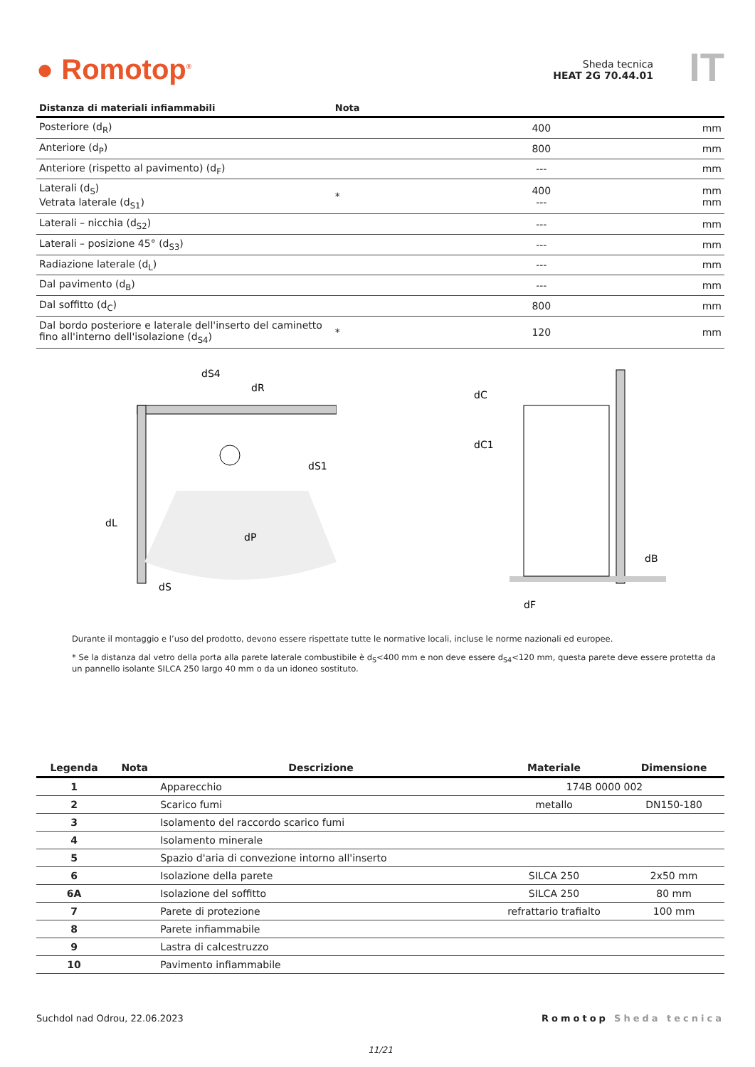● Romotop<sup>®</sup>
Sheda tecnica
HEAT 2G 70.44.01
IT
| Distanza di materiali infiammabili | Nota | | |
| --- | --- | --- | --- |
| Posteriore (d<sub>R</sub>) | | 400 | mm |
| Anteriore (d<sub>P</sub>) | | 800 | mm |
| Anteriore (rispetto al pavimento) (d<sub>F</sub>) | | --- | mm |
| Laterali (d<sub>S</sub>) Vetrata laterale (d<sub>S1</sub>) | * | 400 --- | mm mm |
| Laterali – nicchia (d<sub>S2</sub>) | | --- | mm |
| Laterali – posizione 45° (d<sub>S3</sub>) | | --- | mm |
| Radiazione laterale (d<sub>L</sub>) | | --- | mm |
| Dal pavimento (d<sub>B</sub>) | | --- | mm |
| Dal soffitto (d<sub>C</sub>) | | 800 | mm |
| Dal bordo posteriore e laterale dell'inserto del caminetto fino all'interno dell'isolazione (d<sub>S4</sub>) | * | 120 | mm |
dL
dP
dS
dR
dS4
dS1
dC
dC1
dB
dF
Durante il montaggio e l’uso del prodotto, devono essere rispettate tutte le normative locali, incluse le norme nazionali ed europee.
* Se la distanza dal vetro della porta alla parete laterale combustibile è d<sub>S</sub><400 mm e non deve essere d<sub>S4</sub><120 mm, questa parete deve essere protetta da un pannello isolante SILCA 250 largo 40 mm o da un idoneo sostituto.
| Legenda | Nota | Descrizione | Materiale | Dimensione |
| --- | --- | --- | --- | --- |
| 1 | | Apparecchio | 174B 0000 002 | |
| 2 | | Scarico fumi | metallo | DN150-180 |
| 3 | | Isolamento del raccordo scarico fumi | | |
| 4 | | Isolamento minerale | | |
| 5 | | Spazio d'aria di convezione intorno all'inserto | | |
| 6 | | Isolazione della parete | SILCA 250 | 2x50 mm |
| 6A | | Isolazione del soffitto | SILCA 250 | 80 mm |
| 7 | | Parete di protezione | refrattario trafialto | 100 mm |
| 8 | | Parete infiammabile | | |
| 9 | | Lastra di calcestruzzo | | |
| 10 | | Pavimento infiammabile | | |
Suchdol nad Odrou, 22.06.2023 Romotop Sheda tecnica
11/21